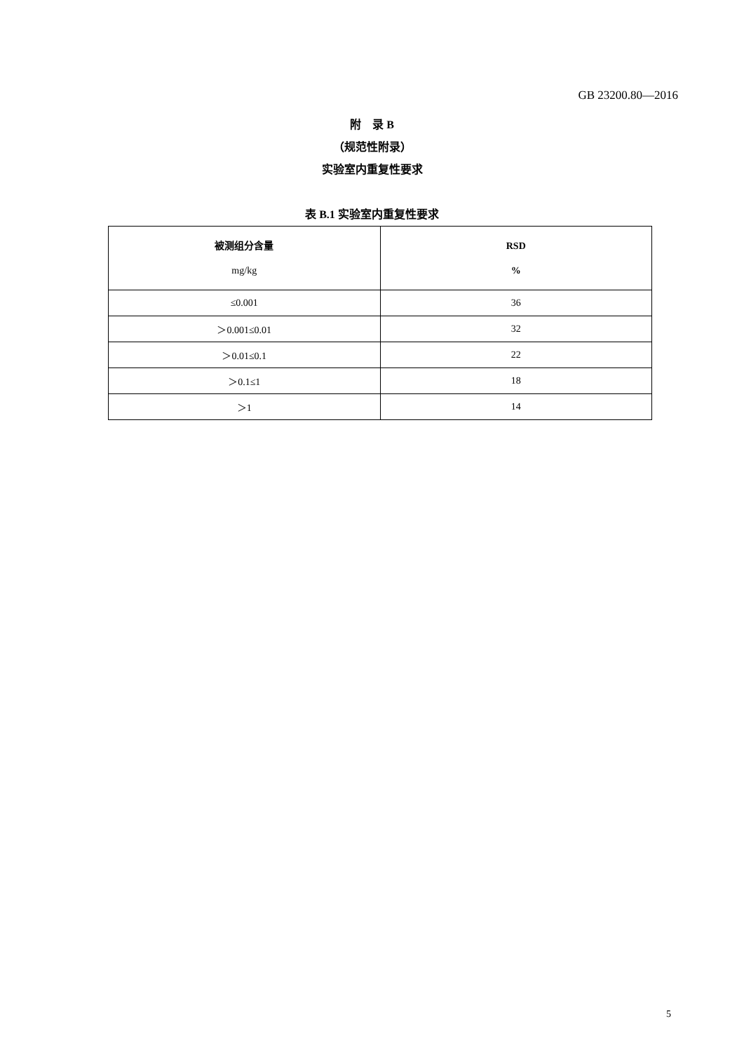GB 23200.80—2016
附　录 B
（规范性附录）
实验室内重复性要求
表 B.1 实验室内重复性要求
| 被测组分含量 mg/kg | RSD % |
| --- | --- |
| ≤0.001 | 36 |
| ＞0.001≤0.01 | 32 |
| ＞0.01≤0.1 | 22 |
| ＞0.1≤1 | 18 |
| ＞1 | 14 |
5